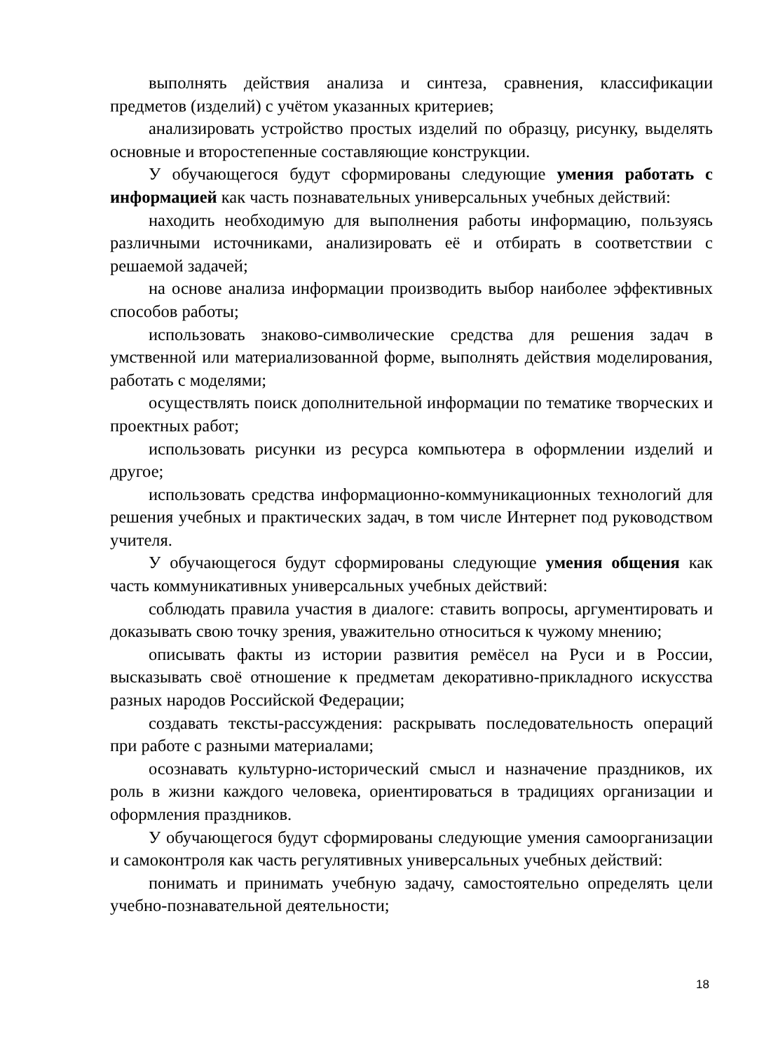выполнять действия анализа и синтеза, сравнения, классификации предметов (изделий) с учётом указанных критериев;
анализировать устройство простых изделий по образцу, рисунку, выделять основные и второстепенные составляющие конструкции.
У обучающегося будут сформированы следующие умения работать с информацией как часть познавательных универсальных учебных действий:
находить необходимую для выполнения работы информацию, пользуясь различными источниками, анализировать её и отбирать в соответствии с решаемой задачей;
на основе анализа информации производить выбор наиболее эффективных способов работы;
использовать знаково-символические средства для решения задач в умственной или материализованной форме, выполнять действия моделирования, работать с моделями;
осуществлять поиск дополнительной информации по тематике творческих и проектных работ;
использовать рисунки из ресурса компьютера в оформлении изделий и другое;
использовать средства информационно-коммуникационных технологий для решения учебных и практических задач, в том числе Интернет под руководством учителя.
У обучающегося будут сформированы следующие умения общения как часть коммуникативных универсальных учебных действий:
соблюдать правила участия в диалоге: ставить вопросы, аргументировать и доказывать свою точку зрения, уважительно относиться к чужому мнению;
описывать факты из истории развития ремёсел на Руси и в России, высказывать своё отношение к предметам декоративно-прикладного искусства разных народов Российской Федерации;
создавать тексты-рассуждения: раскрывать последовательность операций при работе с разными материалами;
осознавать культурно-исторический смысл и назначение праздников, их роль в жизни каждого человека, ориентироваться в традициях организации и оформления праздников.
У обучающегося будут сформированы следующие умения самоорганизации и самоконтроля как часть регулятивных универсальных учебных действий:
понимать и принимать учебную задачу, самостоятельно определять цели учебно-познавательной деятельности;
18